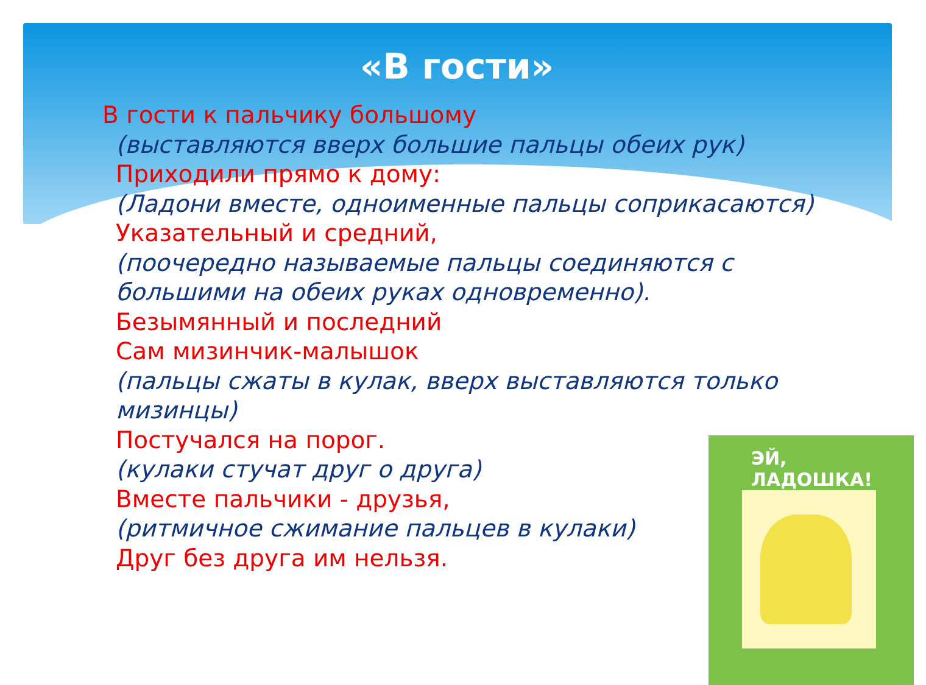«В гости»
В гости к пальчику большому
(выставляются вверх большие пальцы обеих рук)
Приходили прямо к дому:
(Ладони вместе, одноименные пальцы соприкасаются)
Указательный и средний,
(поочередно называемые пальцы соединяются с
большими на обеих руках одновременно).
Безымянный и последний
Сам мизинчик-малышок
(пальцы сжаты в кулак, вверх выставляются только
мизинцы)
Постучался на порог.
(кулаки стучат друг о друга)
Вместе пальчики - друзья,
(ритмичное сжимание пальцев в кулаки)
Друг без друга им нельзя.
ЭЙ, ЛАДОШКА!